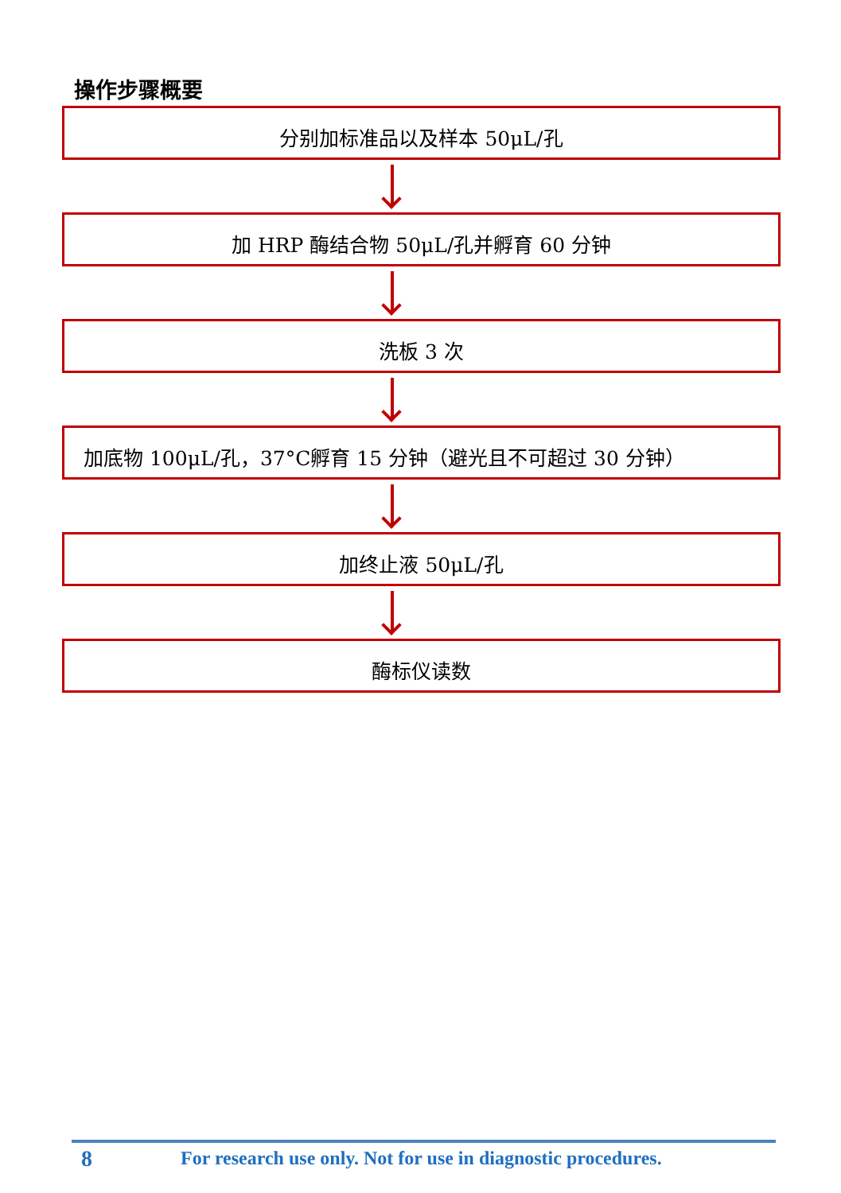操作步骤概要
分别加标准品以及样本 50μL/孔
加 HRP 酶结合物 50μL/孔并孵育 60 分钟
洗板 3 次
加底物 100μL/孔，37°C孵育 15 分钟（避光且不可超过 30 分钟）
加终止液 50μL/孔
酶标仪读数
8 For research use only. Not for use in diagnostic procedures.